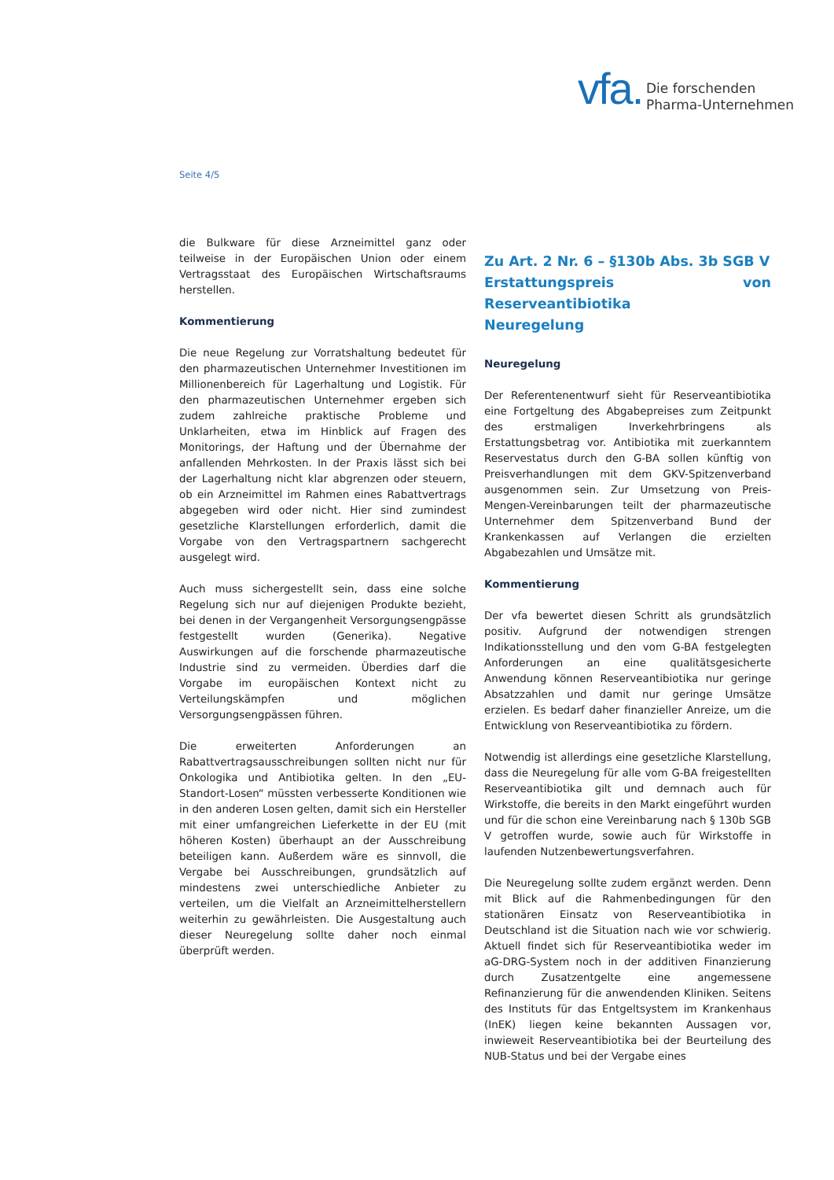vfa. Die forschenden
Pharma-Unternehmen
Seite 4/5
die Bulkware für diese Arzneimittel ganz oder teilweise in der Europäischen Union oder einem Vertragsstaat des Europäischen Wirtschaftsraums herstellen.
Kommentierung
Die neue Regelung zur Vorratshaltung bedeutet für den pharmazeutischen Unternehmer Investitionen im Millionenbereich für Lagerhaltung und Logistik. Für den pharmazeutischen Unternehmer ergeben sich zudem zahlreiche praktische Probleme und Unklarheiten, etwa im Hinblick auf Fragen des Monitorings, der Haftung und der Übernahme der anfallenden Mehrkosten. In der Praxis lässt sich bei der Lagerhaltung nicht klar abgrenzen oder steuern, ob ein Arzneimittel im Rahmen eines Rabattvertrags abgegeben wird oder nicht. Hier sind zumindest gesetzliche Klarstellungen erforderlich, damit die Vorgabe von den Vertragspartnern sachgerecht ausgelegt wird.
Auch muss sichergestellt sein, dass eine solche Regelung sich nur auf diejenigen Produkte bezieht, bei denen in der Vergangenheit Versorgungsengpässe festgestellt wurden (Generika). Negative Auswirkungen auf die forschende pharmazeutische Industrie sind zu vermeiden. Überdies darf die Vorgabe im europäischen Kontext nicht zu Verteilungskämpfen und möglichen Versorgungsengpässen führen.
Die erweiterten Anforderungen an Rabattvertragsausschreibungen sollten nicht nur für Onkologika und Antibiotika gelten. In den „EU-Standort-Losen“ müssten verbesserte Konditionen wie in den anderen Losen gelten, damit sich ein Hersteller mit einer umfangreichen Lieferkette in der EU (mit höheren Kosten) überhaupt an der Ausschreibung beteiligen kann. Außerdem wäre es sinnvoll, die Vergabe bei Ausschreibungen, grundsätzlich auf mindestens zwei unterschiedliche Anbieter zu verteilen, um die Vielfalt an Arzneimittelherstellern weiterhin zu gewährleisten. Die Ausgestaltung auch dieser Neuregelung sollte daher noch einmal überprüft werden.
Zu Art. 2 Nr. 6 – §130b Abs. 3b SGB V
Erstattungspreis von Reserveantibiotika
Neuregelung
Neuregelung
Der Referentenentwurf sieht für Reserveantibiotika eine Fortgeltung des Abgabepreises zum Zeitpunkt des erstmaligen Inverkehrbringens als Erstattungsbetrag vor. Antibiotika mit zuerkanntem Reservestatus durch den G-BA sollen künftig von Preisverhandlungen mit dem GKV-Spitzenverband ausgenommen sein. Zur Umsetzung von Preis-Mengen-Vereinbarungen teilt der pharmazeutische Unternehmer dem Spitzenverband Bund der Krankenkassen auf Verlangen die erzielten Abgabezahlen und Umsätze mit.
Kommentierung
Der vfa bewertet diesen Schritt als grundsätzlich positiv. Aufgrund der notwendigen strengen Indikationsstellung und den vom G-BA festgelegten Anforderungen an eine qualitätsgesicherte Anwendung können Reserveantibiotika nur geringe Absatzzahlen und damit nur geringe Umsätze erzielen. Es bedarf daher finanzieller Anreize, um die Entwicklung von Reserveantibiotika zu fördern.
Notwendig ist allerdings eine gesetzliche Klarstellung, dass die Neuregelung für alle vom G-BA freigestellten Reserveantibiotika gilt und demnach auch für Wirkstoffe, die bereits in den Markt eingeführt wurden und für die schon eine Vereinbarung nach § 130b SGB V getroffen wurde, sowie auch für Wirkstoffe in laufenden Nutzenbewertungsverfahren.
Die Neuregelung sollte zudem ergänzt werden. Denn mit Blick auf die Rahmenbedingungen für den stationären Einsatz von Reserveantibiotika in Deutschland ist die Situation nach wie vor schwierig. Aktuell findet sich für Reserveantibiotika weder im aG-DRG-System noch in der additiven Finanzierung durch Zusatzentgelte eine angemessene Refinanzierung für die anwendenden Kliniken. Seitens des Instituts für das Entgeltsystem im Krankenhaus (InEK) liegen keine bekannten Aussagen vor, inwieweit Reserveantibiotika bei der Beurteilung des NUB-Status und bei der Vergabe eines